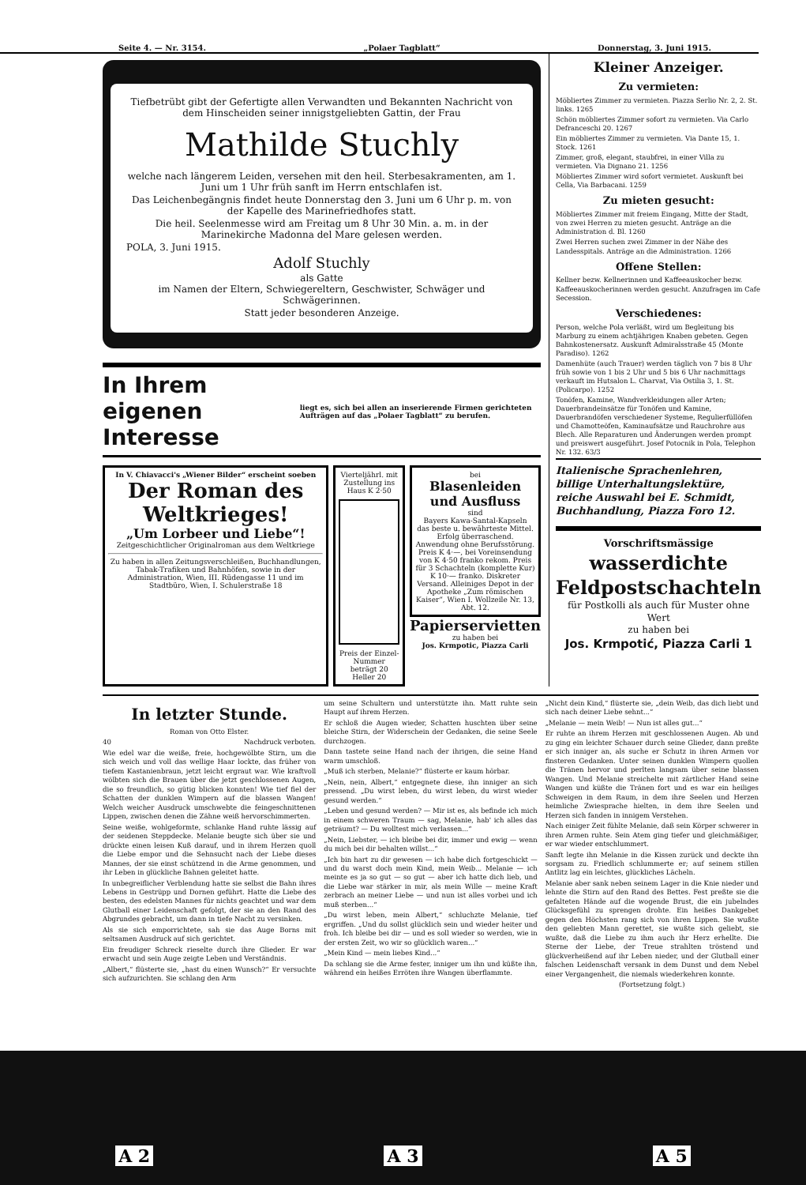Seite 4. — Nr. 3154. „Polaer Tagblatt“Donnerstag, 3. Juni 1915.
Tiefbetrübt gibt der Gefertigte allen Verwandten und Bekannten Nachricht von dem Hinscheiden seiner innigstgeliebten Gattin, der Frau
Mathilde Stuchly
welche nach längerem Leiden, versehen mit den heil. Sterbesakramenten, am 1. Juni um 1 Uhr früh sanft im Herrn entschlafen ist.
Das Leichenbegängnis findet heute Donnerstag den 3. Juni um 6 Uhr p. m. von der Kapelle des Marinefriedhofes statt.
Die heil. Seelenmesse wird am Freitag um 8 Uhr 30 Min. a. m. in der Marinekirche Madonna del Mare gelesen werden.
POLA, 3. Juni 1915.
Adolf Stuchly
als Gatte
im Namen der Eltern, Schwiegereltern, Geschwister, Schwäger und Schwägerinnen.
Statt jeder besonderen Anzeige.
In Ihrem eigenen Interesse liegt es, sich bei allen an inserierende Firmen gerichteten Aufträgen auf das „Polaer Tagblatt“ zu berufen.
In V. Chiavacci's „Wiener Bilder“ erscheint soeben
Der Roman des Weltkrieges!
„Um Lorbeer und Liebe“!
Zeitgeschichtlicher Originalroman aus dem Weltkriege
Zu haben in allen Zeitungsverschleißen, Buchhandlungen, Tabak-Trafiken und Bahnhöfen, sowie in der Administration, Wien, III. Rüdengasse 11 und im Stadtbüro, Wien, I. Schulerstraße 18
Vierteljährl. mit Zustellung ins Haus K 2·50
Preis der Einzel-Nummer beträgt 20 Heller 20
bei
Blasenleiden und Ausfluss
sind
Bayers Kawa-Santal-Kapseln
das beste u. bewährteste Mittel. Erfolg überraschend. Anwendung ohne Berufsstörung. Preis K 4·—, bei Voreinsendung von K 4·50 franko rekom. Preis für 3 Schachteln (komplette Kur) K 10·— franko. Diskreter Versand. Alleiniges Depot in der Apotheke „Zum römischen Kaiser“, Wien I. Wollzeile Nr. 13, Abt. 12.
Papierservietten
zu haben bei
Jos. Krmpotic, Piazza Carli
Kleiner Anzeiger.
Zu vermieten:
Möbliertes Zimmer zu vermieten. Piazza Serlio Nr. 2, 2. St. links. 1265
Schön möbliertes Zimmer sofort zu vermieten. Via Carlo Defranceschi 20. 1267
Ein möbliertes Zimmer zu vermieten. Via Dante 15, 1. Stock. 1261
Zimmer, groß, elegant, staubfrei, in einer Villa zu vermieten. Via Dignano 21. 1256
Möbliertes Zimmer wird sofort vermietet. Auskunft bei Cella, Via Barbacani. 1259
Zu mieten gesucht:
Möbliertes Zimmer mit freiem Eingang, Mitte der Stadt, von zwei Herren zu mieten gesucht. Anträge an die Administration d. Bl. 1260
Zwei Herren suchen zwei Zimmer in der Nähe des Landesspitals. Anträge an die Administration. 1266
Offene Stellen:
Kellner bezw. Kellnerinnen und Kaffeeauskocher bezw. Kaffeeauskocherinnen werden gesucht. Anzufragen im Cafe Secession.
Verschiedenes:
Person, welche Pola verläßt, wird um Begleitung bis Marburg zu einem achtjährigen Knaben gebeten. Gegen Bahnkostenersatz. Auskunft Admiralsstraße 45 (Monte Paradiso). 1262
Damenhüte (auch Trauer) werden täglich von 7 bis 8 Uhr früh sowie von 1 bis 2 Uhr und 5 bis 6 Uhr nachmittags verkauft im Hutsalon L. Charvat, Via Ostilia 3, 1. St. (Policarpo). 1252
Tonöfen, Kamine, Wandverkleidungen aller Arten; Dauerbrandeinsätze für Tonöfen und Kamine, Dauerbrandöfen verschiedener Systeme, Regulierfüllöfen und Chamotteöfen, Kaminaufsätze und Rauchrohre aus Blech. Alle Reparaturen und Änderungen werden prompt und preiswert ausgeführt. Josef Potocnik in Pola, Telephon Nr. 132. 63/3
Italienische Sprachenlehren, billige Unterhaltungslektüre, reiche Auswahl bei E. Schmidt, Buchhandlung, Piazza Foro 12.
Vorschriftsmässige
wasserdichte Feldpostschachteln
für Postkolli als auch für Muster ohne Wert
zu haben bei
Jos. Krmpotić, Piazza Carli 1
In letzter Stunde.
Roman von Otto Elster.
40 Nachdruck verboten.
Wie edel war die weiße, freie, hochgewölbte Stirn, um die sich weich und voll das wellige Haar lockte, das früher von tiefem Kastanienbraun, jetzt leicht ergraut war. Wie kraftvoll wölbten sich die Brauen über die jetzt geschlossenen Augen, die so freundlich, so gütig blicken konnten! Wie tief fiel der Schatten der dunklen Wimpern auf die blassen Wangen! Welch weicher Ausdruck umschwebte die feingeschnittenen Lippen, zwischen denen die Zähne weiß hervorschimmerten.
Seine weiße, wohlgeformte, schlanke Hand ruhte lässig auf der seidenen Steppdecke. Melanie beugte sich über sie und drückte einen leisen Kuß darauf, und in ihrem Herzen quoll die Liebe empor und die Sehnsucht nach der Liebe dieses Mannes, der sie einst schützend in die Arme genommen, und ihr Leben in glückliche Bahnen geleitet hatte.
In unbegreiflicher Verblendung hatte sie selbst die Bahn ihres Lebens in Gestrüpp und Dornen geführt. Hatte die Liebe des besten, des edelsten Mannes für nichts geachtet und war dem Glutball einer Leidenschaft gefolgt, der sie an den Rand des Abgrundes gebracht, um dann in tiefe Nacht zu versinken.
Als sie sich emporrichtete, sah sie das Auge Borns mit seltsamen Ausdruck auf sich gerichtet.
Ein freudiger Schreck rieselte durch ihre Glieder. Er war erwacht und sein Auge zeigte Leben und Verständnis.
„Albert,“ flüsterte sie, „hast du einen Wunsch?“ Er versuchte sich aufzurichten. Sie schlang den Arm
um seine Schultern und unterstützte ihn. Matt ruhte sein Haupt auf ihrem Herzen.
Er schloß die Augen wieder, Schatten huschten über seine bleiche Stirn, der Widerschein der Gedanken, die seine Seele durchzogen.
Dann tastete seine Hand nach der ihrigen, die seine Hand warm umschloß.
„Muß ich sterben, Melanie?“ flüsterte er kaum hörbar.
„Nein, nein, Albert,“ entgegnete diese, ihn inniger an sich pressend. „Du wirst leben, du wirst leben, du wirst wieder gesund werden.“
„Leben und gesund werden? — Mir ist es, als befinde ich mich in einem schweren Traum — sag, Melanie, hab' ich alles das geträumt? — Du wolltest mich verlassen...“
„Nein, Liebster, — ich bleibe bei dir, immer und ewig — wenn du mich bei dir behalten willst...“
„Ich bin hart zu dir gewesen — ich habe dich fortgeschickt — und du warst doch mein Kind, mein Weib... Melanie — ich meinte es ja so gut — so gut — aber ich hatte dich lieb, und die Liebe war stärker in mir, als mein Wille — meine Kraft zerbrach an meiner Liebe — und nun ist alles vorbei und ich muß sterben...“
„Du wirst leben, mein Albert,“ schluchzte Melanie, tief ergriffen. „Und du sollst glücklich sein und wieder heiter und froh. Ich bleibe bei dir — und es soll wieder so werden, wie in der ersten Zeit, wo wir so glücklich waren...“
„Mein Kind — mein liebes Kind...“
Da schlang sie die Arme fester, inniger um ihn und küßte ihn, während ein heißes Erröten ihre Wangen überflammte.
„Nicht dein Kind,“ flüsterte sie, „dein Weib, das dich liebt und sich nach deiner Liebe sehnt...“
„Melanie — mein Weib! — Nun ist alles gut...“
Er ruhte an ihrem Herzen mit geschlossenen Augen. Ab und zu ging ein leichter Schauer durch seine Glieder, dann preßte er sich inniger an, als suche er Schutz in ihren Armen vor finsteren Gedanken. Unter seinen dunklen Wimpern quollen die Tränen hervor und perlten langsam über seine blassen Wangen. Und Melanie streichelte mit zärtlicher Hand seine Wangen und küßte die Tränen fort und es war ein heiliges Schweigen in dem Raum, in dem ihre Seelen und Herzen heimliche Zwiesprache hielten, in dem ihre Seelen und Herzen sich fanden in innigem Verstehen.
Nach einiger Zeit fühlte Melanie, daß sein Körper schwerer in ihren Armen ruhte. Sein Atem ging tiefer und gleichmäßiger, er war wieder entschlummert.
Sanft legte ihn Melanie in die Kissen zurück und deckte ihn sorgsam zu. Friedlich schlummerte er; auf seinem stillen Antlitz lag ein leichtes, glückliches Lächeln.
Melanie aber sank neben seinem Lager in die Knie nieder und lehnte die Stirn auf den Rand des Bettes. Fest preßte sie die gefalteten Hände auf die wogende Brust, die ein jubelndes Glücksgefühl zu sprengen drohte. Ein heißes Dankgebet gegen den Höchsten rang sich von ihren Lippen. Sie wußte den geliebten Mann gerettet, sie wußte sich geliebt, sie wußte, daß die Liebe zu ihm auch ihr Herz erhellte. Die Sterne der Liebe, der Treue strahlten tröstend und glückverheißend auf ihr Leben nieder, und der Glutball einer falschen Leidenschaft versank in dem Dunst und dem Nebel einer Vergangenheit, die niemals wiederkehren konnte.
(Fortsetzung folgt.)
A 2 A 3 A 5